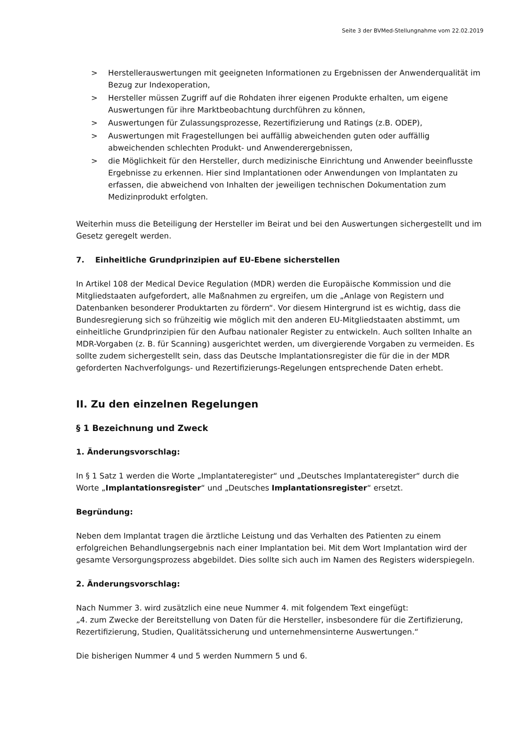Seite 3 der BVMed-Stellungnahme vom 22.02.2019
> Herstellerauswertungen mit geeigneten Informationen zu Ergebnissen der Anwenderqualität im Bezug zur Indexoperation,
> Hersteller müssen Zugriff auf die Rohdaten ihrer eigenen Produkte erhalten, um eigene Auswertungen für ihre Marktbeobachtung durchführen zu können,
> Auswertungen für Zulassungsprozesse, Rezertifizierung und Ratings (z.B. ODEP),
> Auswertungen mit Fragestellungen bei auffällig abweichenden guten oder auffällig abweichenden schlechten Produkt- und Anwenderergebnissen,
> die Möglichkeit für den Hersteller, durch medizinische Einrichtung und Anwender beeinflusste Ergebnisse zu erkennen. Hier sind Implantationen oder Anwendungen von Implantaten zu erfassen, die abweichend von Inhalten der jeweiligen technischen Dokumentation zum Medizinprodukt erfolgten.
Weiterhin muss die Beteiligung der Hersteller im Beirat und bei den Auswertungen sichergestellt und im Gesetz geregelt werden.
7. Einheitliche Grundprinzipien auf EU-Ebene sicherstellen
In Artikel 108 der Medical Device Regulation (MDR) werden die Europäische Kommission und die Mitgliedstaaten aufgefordert, alle Maßnahmen zu ergreifen, um die „Anlage von Registern und Datenbanken besonderer Produktarten zu fördern“. Vor diesem Hintergrund ist es wichtig, dass die Bundesregierung sich so frühzeitig wie möglich mit den anderen EU-Mitgliedstaaten abstimmt, um einheitliche Grundprinzipien für den Aufbau nationaler Register zu entwickeln. Auch sollten Inhalte an MDR-Vorgaben (z. B. für Scanning) ausgerichtet werden, um divergierende Vorgaben zu vermeiden. Es sollte zudem sichergestellt sein, dass das Deutsche Implantationsregister die für die in der MDR geforderten Nachverfolgungs- und Rezertifizierungs-Regelungen entsprechende Daten erhebt.
II. Zu den einzelnen Regelungen
§ 1 Bezeichnung und Zweck
1. Änderungsvorschlag:
In § 1 Satz 1 werden die Worte „Implantateregister“ und „Deutsches Implantateregister“ durch die Worte „Implantationsregister“ und „Deutsches Implantationsregister“ ersetzt.
Begründung:
Neben dem Implantat tragen die ärztliche Leistung und das Verhalten des Patienten zu einem erfolgreichen Behandlungsergebnis nach einer Implantation bei. Mit dem Wort Implantation wird der gesamte Versorgungsprozess abgebildet. Dies sollte sich auch im Namen des Registers widerspiegeln.
2. Änderungsvorschlag:
Nach Nummer 3. wird zusätzlich eine neue Nummer 4. mit folgendem Text eingefügt:
„4. zum Zwecke der Bereitstellung von Daten für die Hersteller, insbesondere für die Zertifizierung, Rezertifizierung, Studien, Qualitätssicherung und unternehmensinterne Auswertungen.“
Die bisherigen Nummer 4 und 5 werden Nummern 5 und 6.